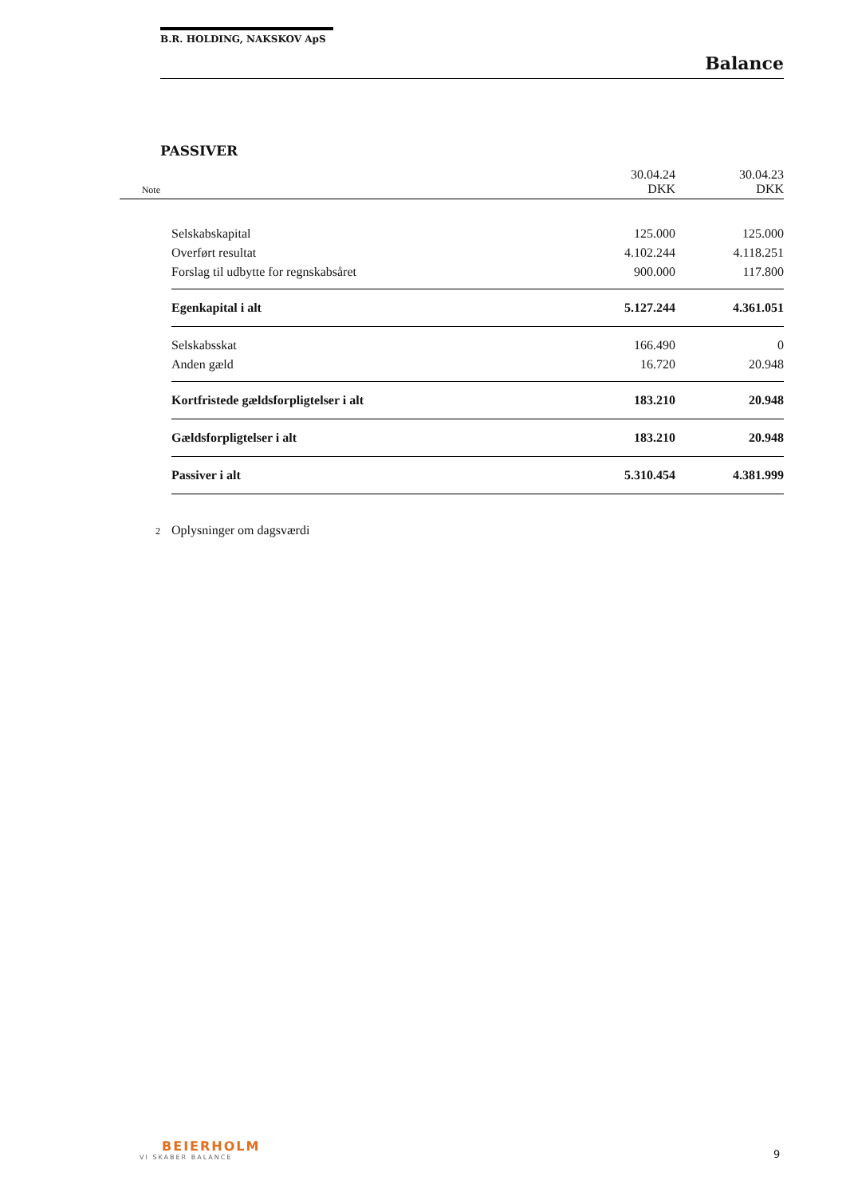B.R. HOLDING, NAKSKOV ApS
Balance
PASSIVER
| Note | | 30.04.24 DKK | 30.04.23 DKK |
| | Selskabskapital | 125.000 | 125.000 |
| | Overført resultat | 4.102.244 | 4.118.251 |
| | Forslag til udbytte for regnskabsåret | 900.000 | 117.800 |
| | Egenkapital i alt | 5.127.244 | 4.361.051 |
| | Selskabsskat | 166.490 | 0 |
| | Anden gæld | 16.720 | 20.948 |
| | Kortfristede gældsforpligtelser i alt | 183.210 | 20.948 |
| | Gældsforpligtelser i alt | 183.210 | 20.948 |
| | Passiver i alt | 5.310.454 | 4.381.999 |
| 2 | Oplysninger om dagsværdi | | |
BEIERHOLM
VI SKABER BALANCE
9